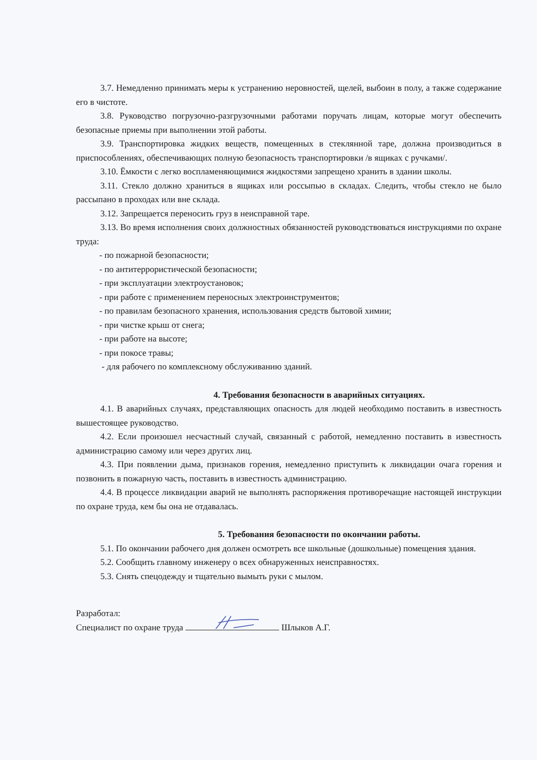3.7. Немедленно принимать меры к устранению неровностей, щелей, выбоин в полу, а также содержание его в чистоте.
3.8. Руководство погрузочно-разгрузочными работами поручать лицам, которые могут обеспечить безопасные приемы при выполнении этой работы.
3.9. Транспортировка жидких веществ, помещенных в стеклянной таре, должна производиться в приспособлениях, обеспечивающих полную безопасность транспортировки /в ящиках с ручками/.
3.10. Ёмкости с легко воспламеняющимися жидкостями запрещено хранить в здании школы.
3.11. Стекло должно храниться в ящиках или россыпью в складах. Следить, чтобы стекло не было рассыпано в проходах или вне склада.
3.12. Запрещается переносить груз в неисправной таре.
3.13. Во время исполнения своих должностных обязанностей руководствоваться инструкциями по охране труда:
- по пожарной безопасности;
- по антитеррористической безопасности;
- при эксплуатации электроустановок;
- при работе с применением переносных электроинструментов;
- по правилам безопасного хранения, использования средств бытовой химии;
- при чистке крыш от снега;
- при работе на высоте;
- при покосе травы;
- для рабочего по комплексному обслуживанию зданий.
4. Требования безопасности в аварийных ситуациях.
4.1. В аварийных случаях, представляющих опасность для людей необходимо поставить в известность вышестоящее руководство.
4.2. Если произошел несчастный случай, связанный с работой, немедленно поставить в известность администрацию самому или через других лиц.
4.3. При появлении дыма, признаков горения, немедленно приступить к ликвидации очага горения и позвонить в пожарную часть, поставить в известность администрацию.
4.4. В процессе ликвидации аварий не выполнять распоряжения противоречащие настоящей инструкции по охране труда, кем бы она не отдавалась.
5. Требования безопасности по окончании работы.
5.1. По окончании рабочего дня должен осмотреть все школьные (дошкольные) помещения здания.
5.2. Сообщить главному инженеру о всех обнаруженных неисправностях.
5.3. Снять спецодежду и тщательно вымыть руки с мылом.
Разработал:
Специалист по охране труда Шлыков А.Г.